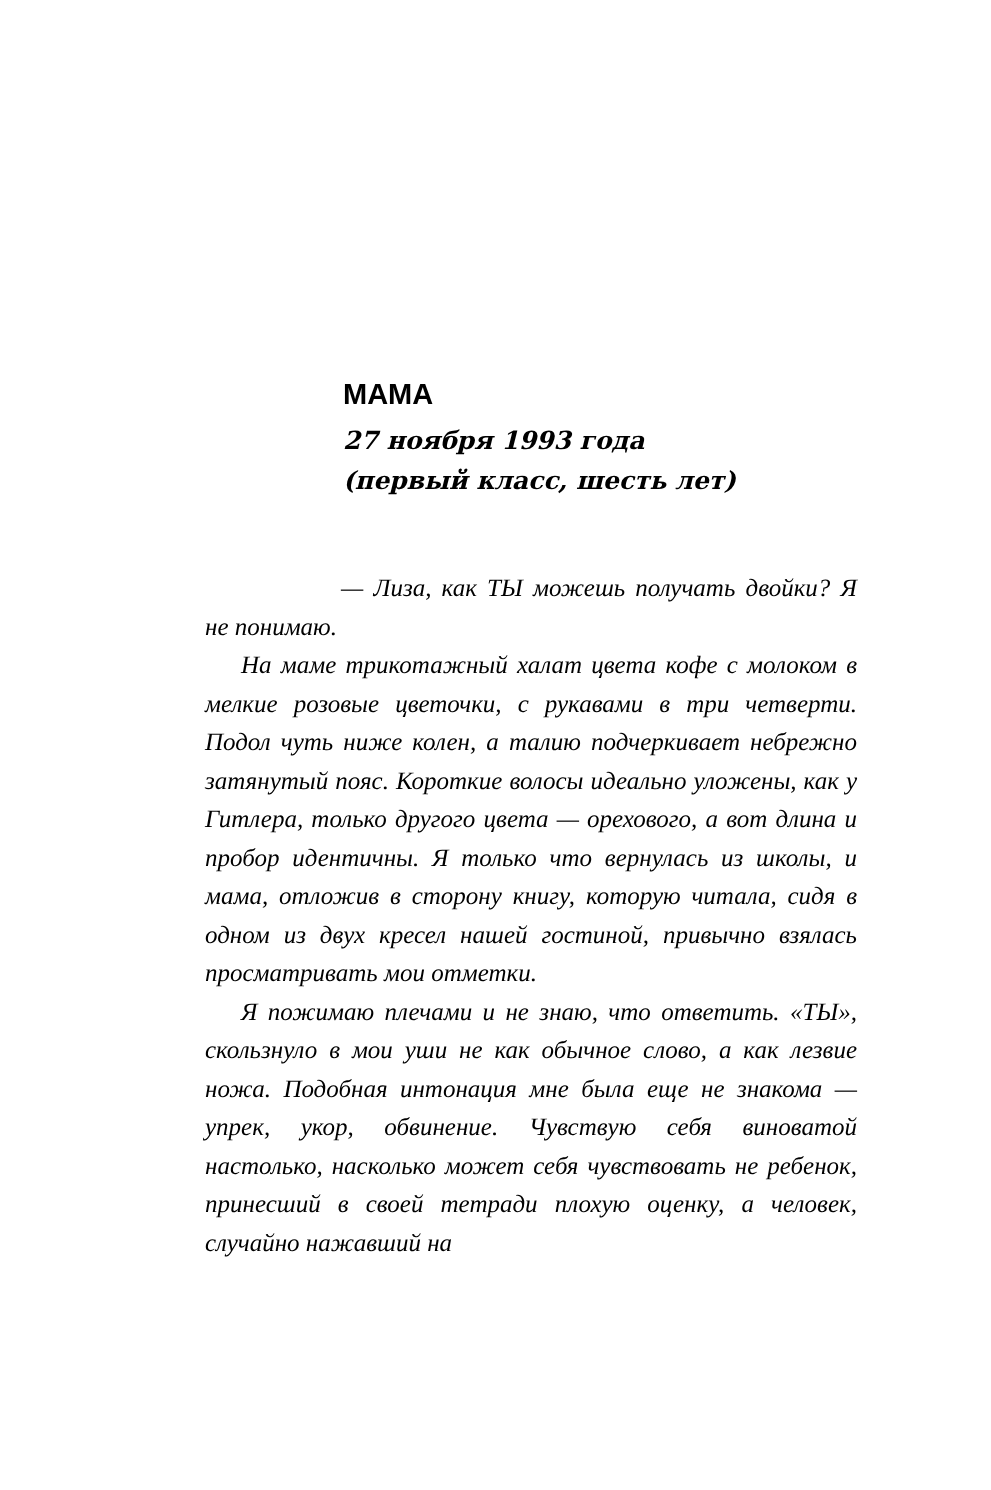МАМА
27 ноября 1993 года
(первый класс, шесть лет)
— Лиза, как ТЫ можешь получать двойки? Я не понимаю.
На маме трикотажный халат цвета кофе с молоком в мелкие розовые цветочки, с рукавами в три четверти. Подол чуть ниже колен, а талию подчеркивает небрежно затянутый пояс. Короткие волосы идеально уложены, как у Гитлера, только другого цвета — орехового, а вот длина и пробор идентичны. Я только что вернулась из школы, и мама, отложив в сторону книгу, которую читала, сидя в одном из двух кресел нашей гостиной, привычно взялась просматривать мои отметки.
Я пожимаю плечами и не знаю, что ответить. «ТЫ», скользнуло в мои уши не как обычное слово, а как лезвие ножа. Подобная интонация мне была еще не знакома — упрек, укор, обвинение. Чувствую себя виноватой настолько, насколько может себя чувствовать не ребенок, принесший в своей тетради плохую оценку, а человек, случайно нажавший на